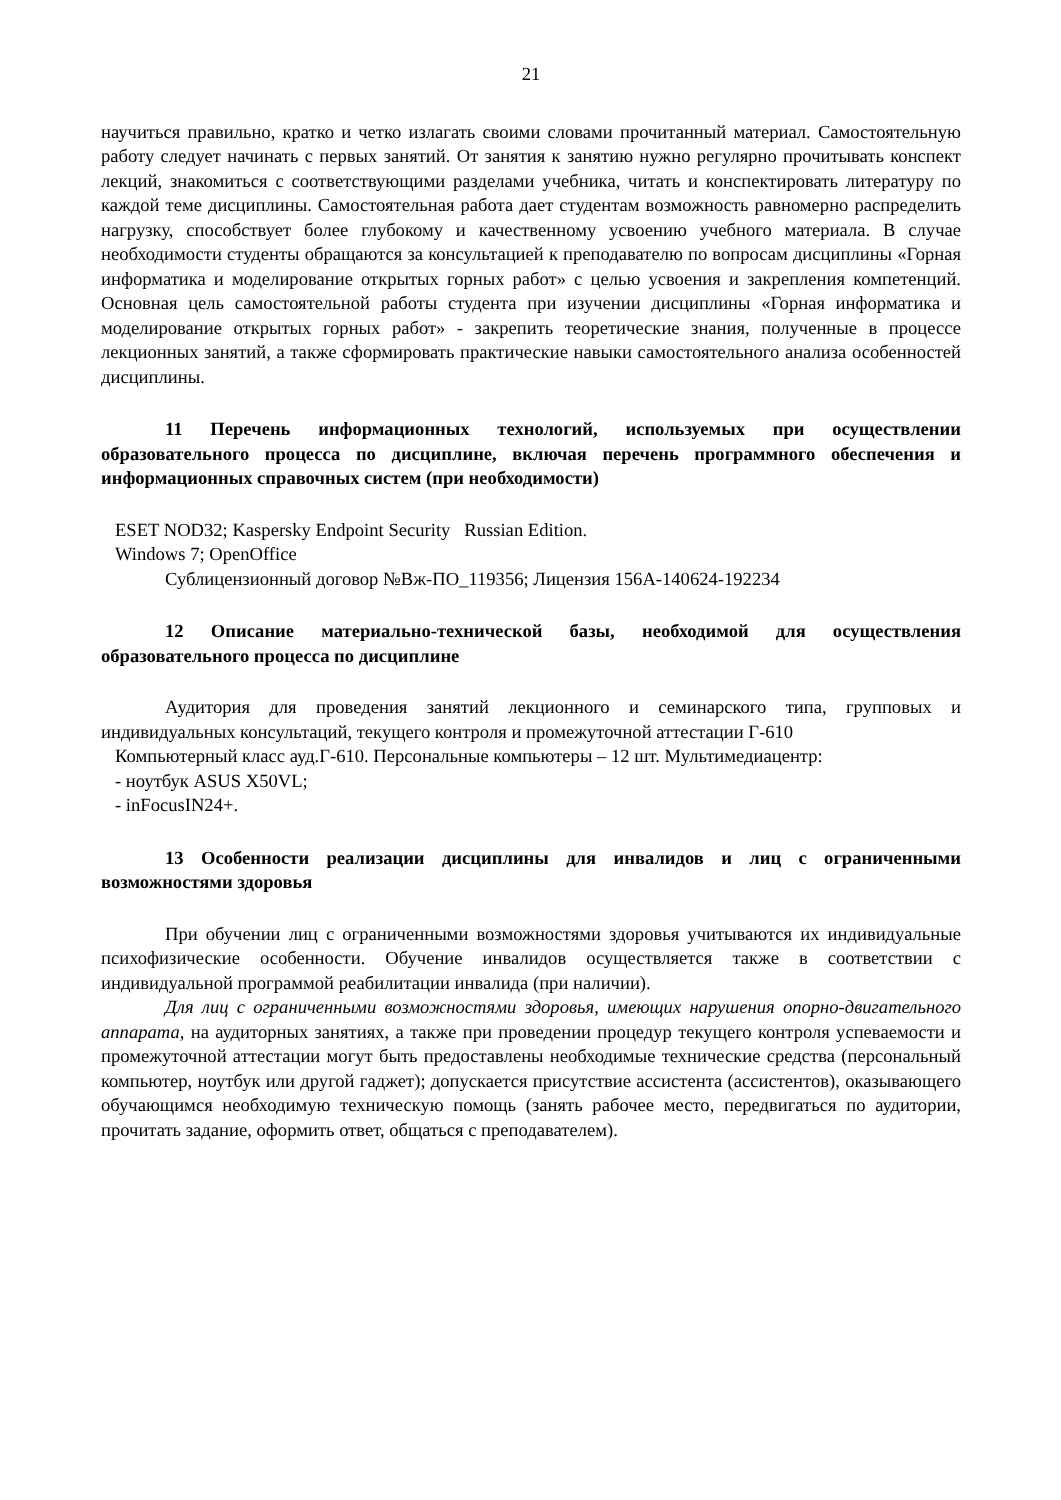21
научиться правильно, кратко и четко излагать своими словами прочитанный материал. Самостоятельную работу следует начинать с первых занятий. От занятия к занятию нужно регулярно прочитывать конспект лекций, знакомиться с соответствующими разделами учебника, читать и конспектировать литературу по каждой теме дисциплины. Самостоятельная работа дает студентам возможность равномерно распределить нагрузку, способствует более глубокому и качественному усвоению учебного материала. В случае необходимости студенты обращаются за консультацией к преподавателю по вопросам дисциплины «Горная информатика и моделирование открытых горных работ» с целью усвоения и закрепления компетенций. Основная цель самостоятельной работы студента при изучении дисциплины «Горная информатика и моделирование открытых горных работ» - закрепить теоретические знания, полученные в процессе лекционных занятий, а также сформировать практические навыки самостоятельного анализа особенностей дисциплины.
11 Перечень информационных технологий, используемых при осуществлении образовательного процесса по дисциплине, включая перечень программного обеспечения и информационных справочных систем (при необходимости)
ESET NOD32; Kaspersky Endpoint Security Russian Edition.
Windows 7; OpenOffice
Сублицензионный договор №Вж-ПО_119356; Лицензия 156A-140624-192234
12 Описание материально-технической базы, необходимой для осуществления образовательного процесса по дисциплине
Аудитория для проведения занятий лекционного и семинарского типа, групповых и индивидуальных консультаций, текущего контроля и промежуточной аттестации Г-610
Компьютерный класс ауд.Г-610. Персональные компьютеры – 12 шт. Мультимедиацентр:
- ноутбук ASUS X50VL;
- inFocusIN24+.
13 Особенности реализации дисциплины для инвалидов и лиц с ограниченными возможностями здоровья
При обучении лиц с ограниченными возможностями здоровья учитываются их индивидуальные психофизические особенности. Обучение инвалидов осуществляется также в соответствии с индивидуальной программой реабилитации инвалида (при наличии).
Для лиц с ограниченными возможностями здоровья, имеющих нарушения опорно-двигательного аппарата, на аудиторных занятиях, а также при проведении процедур текущего контроля успеваемости и промежуточной аттестации могут быть предоставлены необходимые технические средства (персональный компьютер, ноутбук или другой гаджет); допускается присутствие ассистента (ассистентов), оказывающего обучающимся необходимую техническую помощь (занять рабочее место, передвигаться по аудитории, прочитать задание, оформить ответ, общаться с преподавателем).